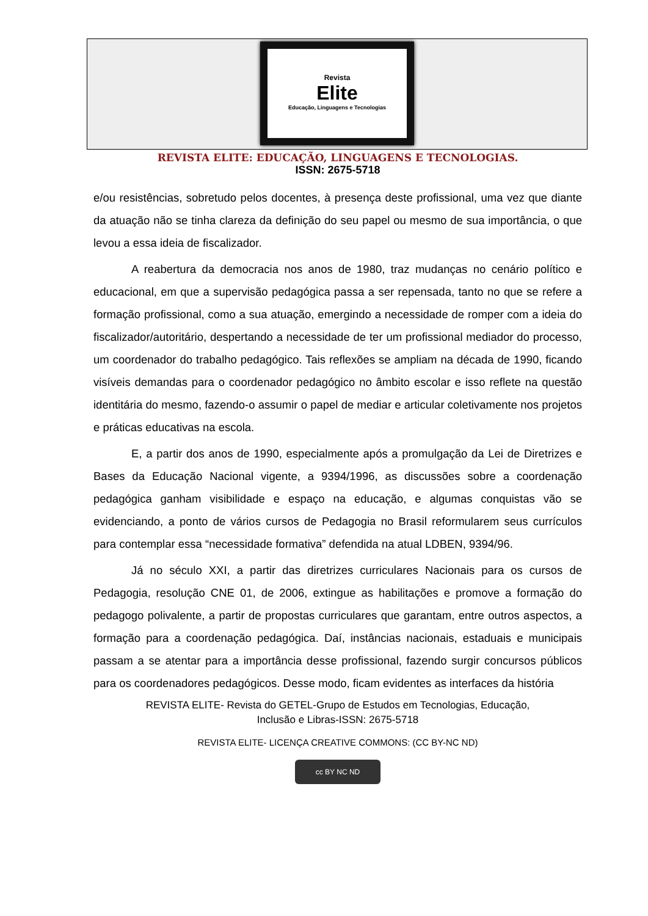Revista
Elite
Educação, Linguagens e Tecnologias
REVISTA ELITE: EDUCAÇÃO, LINGUAGENS E TECNOLOGIAS.
ISSN: 2675-5718
e/ou resistências, sobretudo pelos docentes, à presença deste profissional, uma vez que diante da atuação não se tinha clareza da definição do seu papel ou mesmo de sua importância, o que levou a essa ideia de fiscalizador.
A reabertura da democracia nos anos de 1980, traz mudanças no cenário político e educacional, em que a supervisão pedagógica passa a ser repensada, tanto no que se refere a formação profissional, como a sua atuação, emergindo a necessidade de romper com a ideia do fiscalizador/autoritário, despertando a necessidade de ter um profissional mediador do processo, um coordenador do trabalho pedagógico. Tais reflexões se ampliam na década de 1990, ficando visíveis demandas para o coordenador pedagógico no âmbito escolar e isso reflete na questão identitária do mesmo, fazendo-o assumir o papel de mediar e articular coletivamente nos projetos e práticas educativas na escola.
E, a partir dos anos de 1990, especialmente após a promulgação da Lei de Diretrizes e Bases da Educação Nacional vigente, a 9394/1996, as discussões sobre a coordenação pedagógica ganham visibilidade e espaço na educação, e algumas conquistas vão se evidenciando, a ponto de vários cursos de Pedagogia no Brasil reformularem seus currículos para contemplar essa “necessidade formativa” defendida na atual LDBEN, 9394/96.
Já no século XXI, a partir das diretrizes curriculares Nacionais para os cursos de Pedagogia, resolução CNE 01, de 2006, extingue as habilitações e promove a formação do pedagogo polivalente, a partir de propostas curriculares que garantam, entre outros aspectos, a formação para a coordenação pedagógica. Daí, instâncias nacionais, estaduais e municipais passam a se atentar para a importância desse profissional, fazendo surgir concursos públicos para os coordenadores pedagógicos. Desse modo, ficam evidentes as interfaces da história
REVISTA ELITE- Revista do GETEL-Grupo de Estudos em Tecnologias, Educação,
Inclusão e Libras-ISSN: 2675-5718
REVISTA ELITE- LICENÇA CREATIVE COMMONS: (CC BY-NC ND)
cc BY NC ND